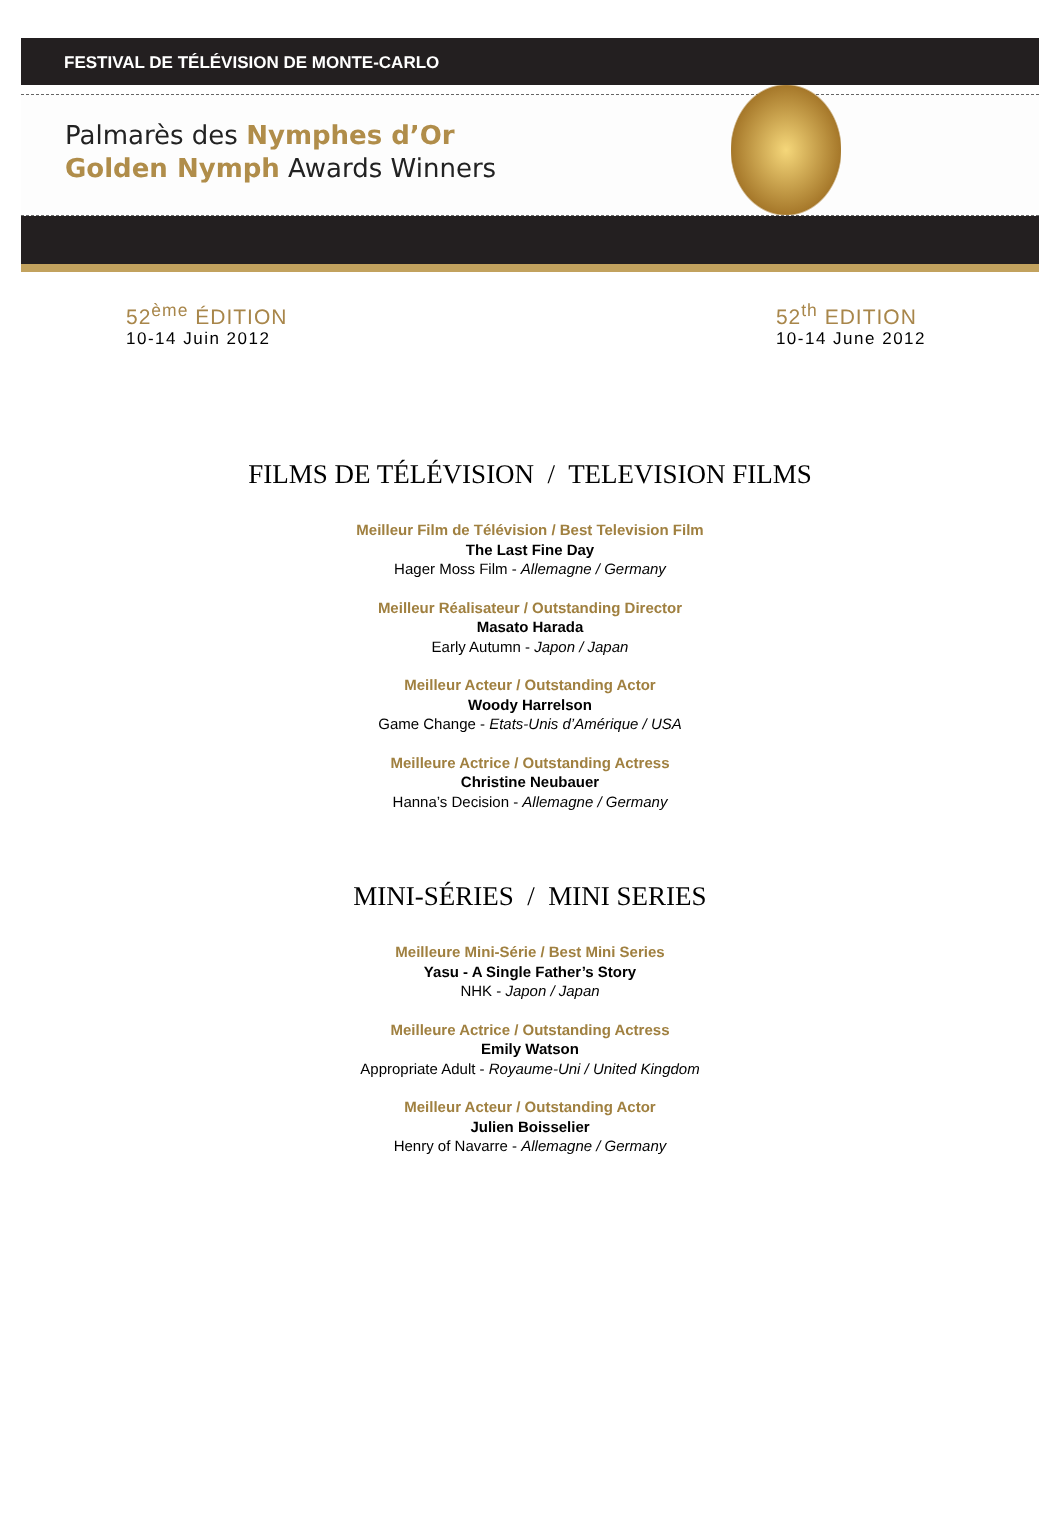FESTIVAL DE TÉLÉVISION DE MONTE-CARLO
Palmarès des Nymphes d’Or
Golden Nymph Awards Winners
52<sup>ème</sup> ÉDITION
10-14 Juin 2012
52<sup>th</sup> EDITION
10-14 June 2012
FILMS DE TÉLÉVISION / TELEVISION FILMS
Meilleur Film de Télévision / Best Television Film
The Last Fine Day
Hager Moss Film - Allemagne / Germany
Meilleur Réalisateur / Outstanding Director
Masato Harada
Early Autumn - Japon / Japan
Meilleur Acteur / Outstanding Actor
Woody Harrelson
Game Change - Etats-Unis d’Amérique / USA
Meilleure Actrice / Outstanding Actress
Christine Neubauer
Hanna’s Decision - Allemagne / Germany
MINI-SÉRIES / MINI SERIES
Meilleure Mini-Série / Best Mini Series
Yasu - A Single Father’s Story
NHK - Japon / Japan
Meilleure Actrice / Outstanding Actress
Emily Watson
Appropriate Adult - Royaume-Uni / United Kingdom
Meilleur Acteur / Outstanding Actor
Julien Boisselier
Henry of Navarre - Allemagne / Germany